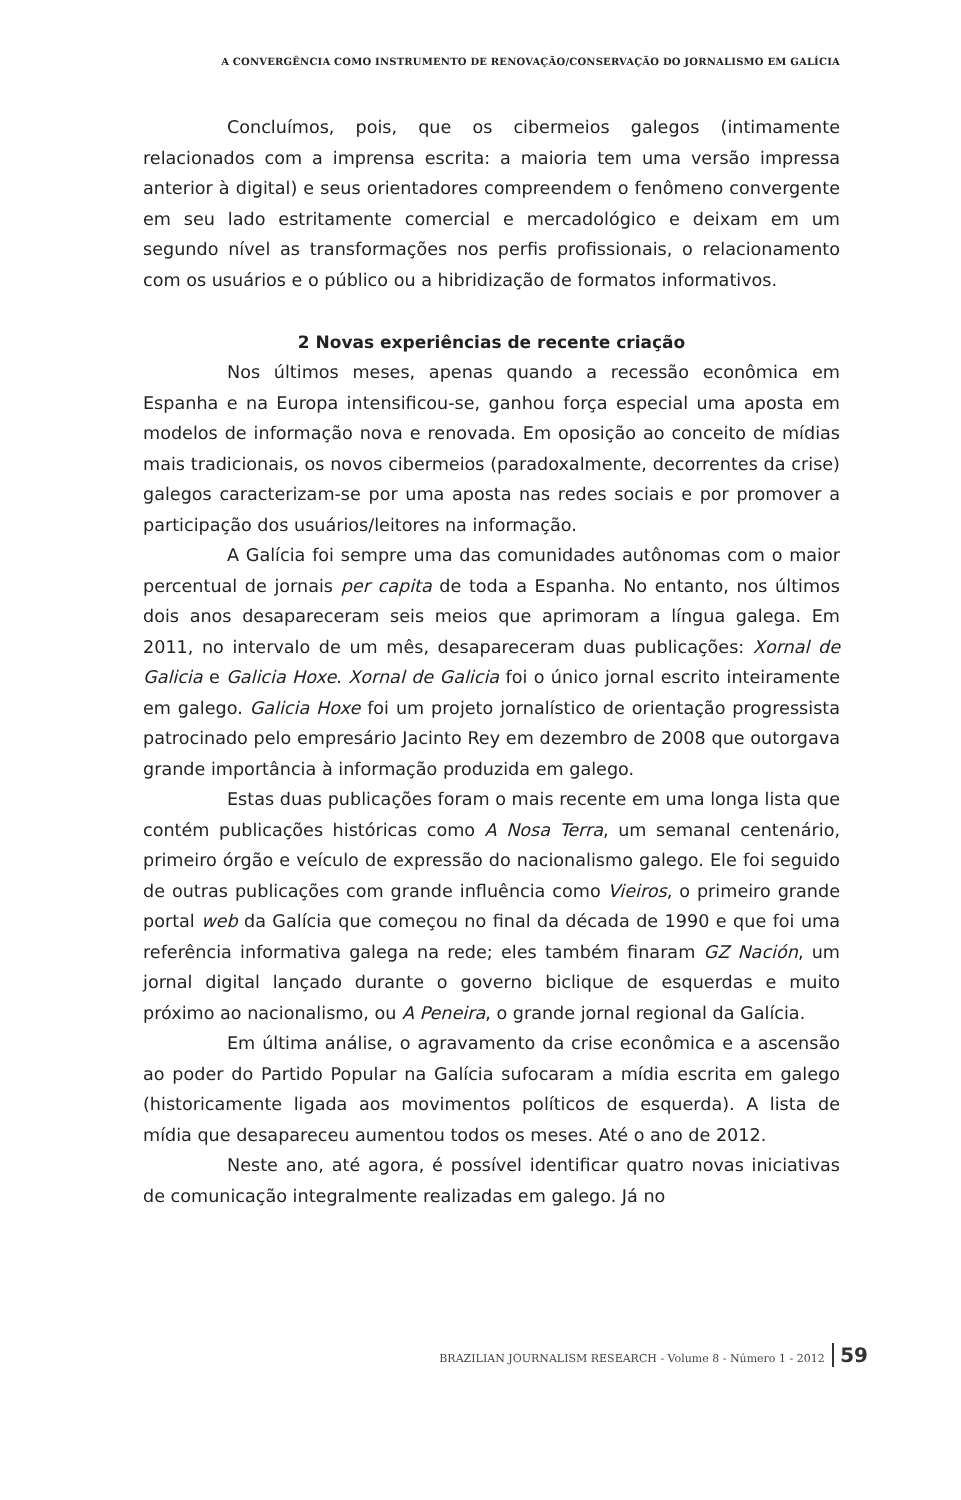A CONVERGÊNCIA COMO INSTRUMENTO DE RENOVAÇÃO/CONSERVAÇÃO DO JORNALISMO EM GALÍCIA
Concluímos, pois, que os cibermeios galegos (intimamente relacionados com a imprensa escrita: a maioria tem uma versão impressa anterior à digital) e seus orientadores compreendem o fenômeno convergente em seu lado estritamente comercial e mercadológico e deixam em um segundo nível as transformações nos perfis profissionais, o relacionamento com os usuários e o público ou a hibridização de formatos informativos.
2 Novas experiências de recente criação
Nos últimos meses, apenas quando a recessão econômica em Espanha e na Europa intensificou-se, ganhou força especial uma aposta em modelos de informação nova e renovada. Em oposição ao conceito de mídias mais tradicionais, os novos cibermeios (paradoxalmente, decorrentes da crise) galegos caracterizam-se por uma aposta nas redes sociais e por promover a participação dos usuários/leitores na informação.
A Galícia foi sempre uma das comunidades autônomas com o maior percentual de jornais per capita de toda a Espanha. No entanto, nos últimos dois anos desapareceram seis meios que aprimoram a língua galega. Em 2011, no intervalo de um mês, desapareceram duas publicações: Xornal de Galicia e Galicia Hoxe. Xornal de Galicia foi o único jornal escrito inteiramente em galego. Galicia Hoxe foi um projeto jornalístico de orientação progressista patrocinado pelo empresário Jacinto Rey em dezembro de 2008 que outorgava grande importância à informação produzida em galego.
Estas duas publicações foram o mais recente em uma longa lista que contém publicações históricas como A Nosa Terra, um semanal centenário, primeiro órgão e veículo de expressão do nacionalismo galego. Ele foi seguido de outras publicações com grande influência como Vieiros, o primeiro grande portal web da Galícia que começou no final da década de 1990 e que foi uma referência informativa galega na rede; eles também finaram GZ Nación, um jornal digital lançado durante o governo biclique de esquerdas e muito próximo ao nacionalismo, ou A Peneira, o grande jornal regional da Galícia.
Em última análise, o agravamento da crise econômica e a ascensão ao poder do Partido Popular na Galícia sufocaram a mídia escrita em galego (historicamente ligada aos movimentos políticos de esquerda). A lista de mídia que desapareceu aumentou todos os meses. Até o ano de 2012.
Neste ano, até agora, é possível identificar quatro novas iniciativas de comunicação integralmente realizadas em galego. Já no
BRAZILIAN JOURNALISM RESEARCH - Volume 8 - Número 1 - 2012 59